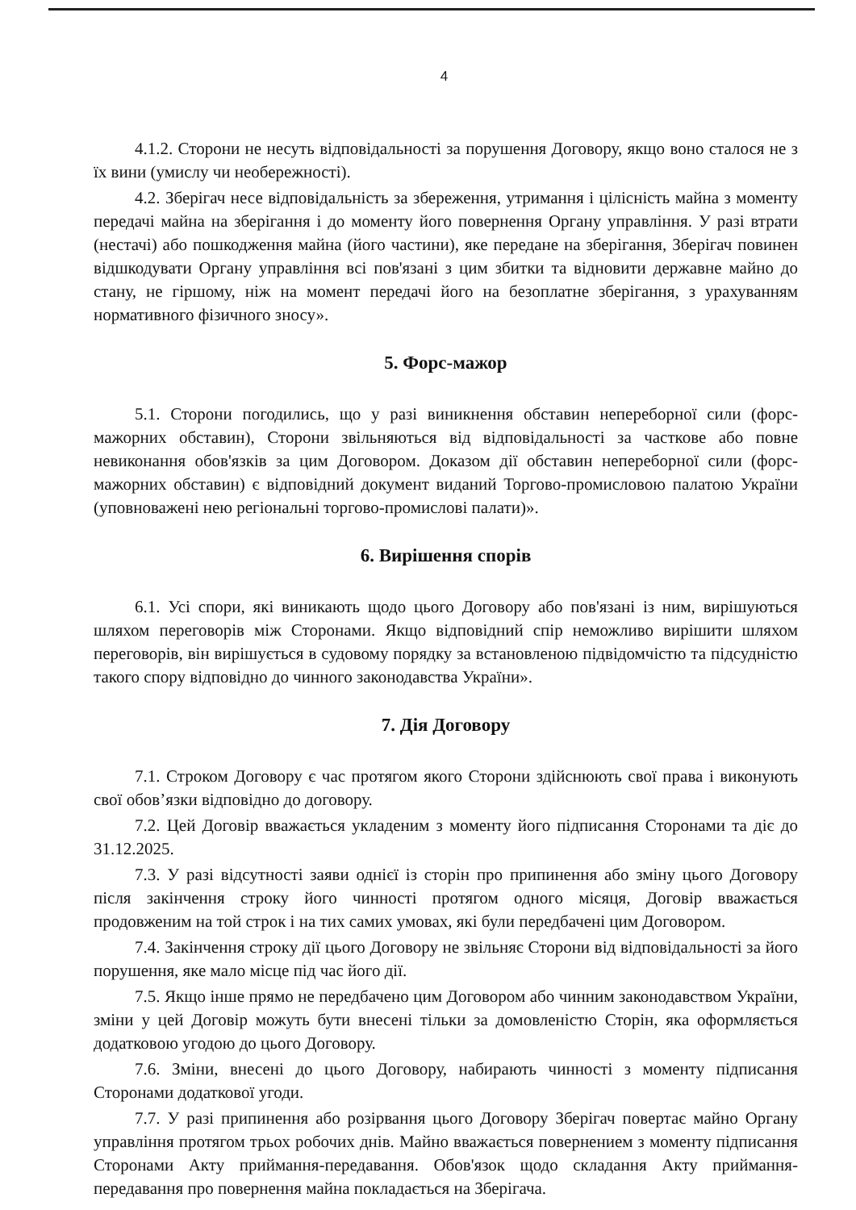4
4.1.2. Сторони не несуть відповідальності за порушення Договору, якщо воно сталося не з їх вини (умислу чи необережності).
4.2. Зберігач несе відповідальність за збереження, утримання і цілісність майна з моменту передачі майна на зберігання і до моменту його повернення Органу управління. У разі втрати (нестачі) або пошкодження майна (його частини), яке передане на зберігання, Зберігач повинен відшкодувати Органу управління всі пов'язані з цим збитки та відновити державне майно до стану, не гіршому, ніж на момент передачі його на безоплатне зберігання, з урахуванням нормативного фізичного зносу».
5. Форс-мажор
5.1. Сторони погодились, що у разі виникнення обставин непереборної сили (форс-мажорних обставин), Сторони звільняються від відповідальності за часткове або повне невиконання обов'язків за цим Договором. Доказом дії обставин непереборної сили (форс-мажорних обставин) є відповідний документ виданий Торгово-промисловою палатою України (уповноважені нею регіональні торгово-промислові палати)».
6. Вирішення спорів
6.1. Усі спори, які виникають щодо цього Договору або пов'язані із ним, вирішуються шляхом переговорів між Сторонами. Якщо відповідний спір неможливо вирішити шляхом переговорів, він вирішується в судовому порядку за встановленою підвідомчістю та підсудністю такого спору відповідно до чинного законодавства України».
7. Дія Договору
7.1. Строком Договору є час протягом якого Сторони здійснюють свої права і виконують свої обов’язки відповідно до договору.
7.2. Цей Договір вважається укладеним з моменту його підписання Сторонами та діє до 31.12.2025.
7.3. У разі відсутності заяви однієї із сторін про припинення або зміну цього Договору після закінчення строку його чинності протягом одного місяця, Договір вважається продовженим на той строк і на тих самих умовах, які були передбачені цим Договором.
7.4. Закінчення строку дії цього Договору не звільняє Сторони від відповідальності за його порушення, яке мало місце під час його дії.
7.5. Якщо інше прямо не передбачено цим Договором або чинним законодавством України, зміни у цей Договір можуть бути внесені тільки за домовленістю Сторін, яка оформляється додатковою угодою до цього Договору.
7.6. Зміни, внесені до цього Договору, набирають чинності з моменту підписання Сторонами додаткової угоди.
7.7. У разі припинення або розірвання цього Договору Зберігач повертає майно Органу управління протягом трьох робочих днів. Майно вважається повернением з моменту підписання Сторонами Акту приймання-передавання. Обов'язок щодо складання Акту приймання-передавання про повернення майна покладається на Зберігача.